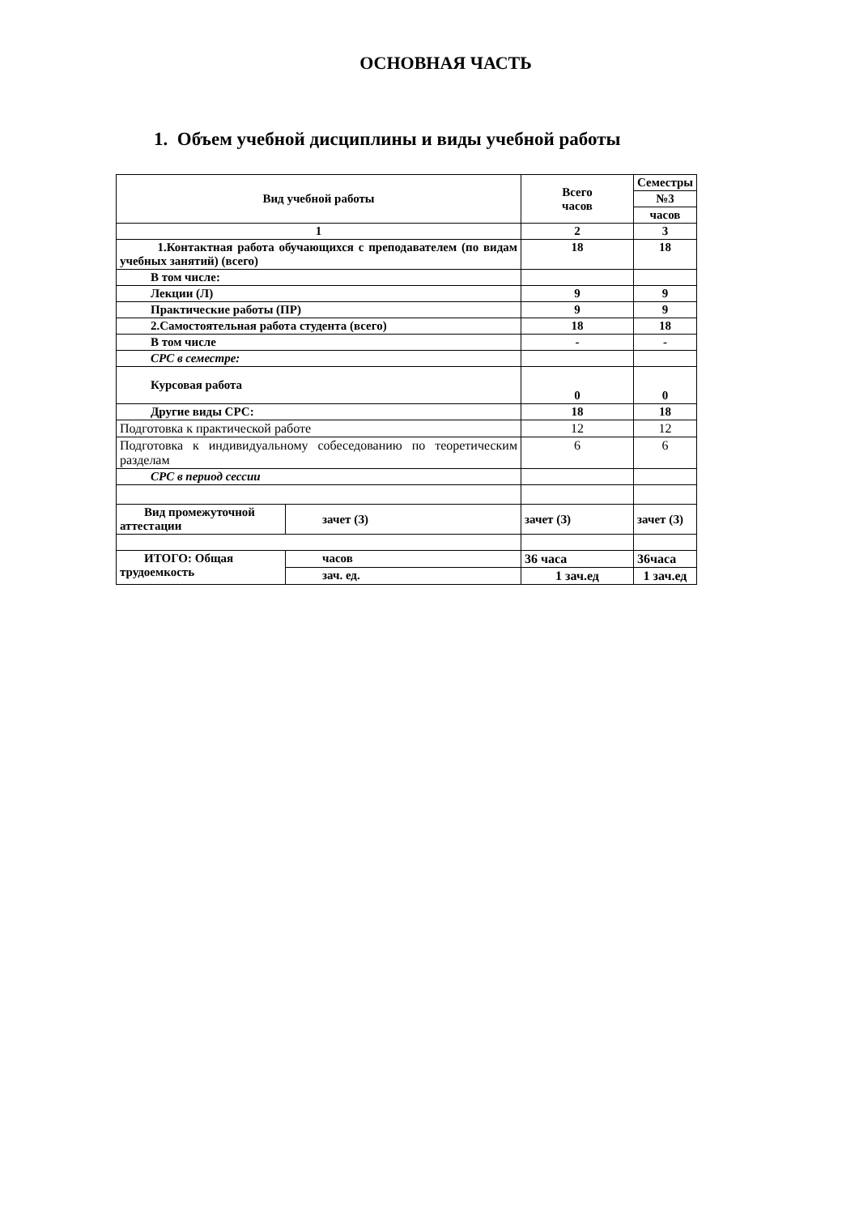ОСНОВНАЯ ЧАСТЬ
1. Объем учебной дисциплины и виды учебной работы
| Вид учебной работы | | Всего часов | Семестры |
| | | | №3 |
| | | | часов |
| 1 | | 2 | 3 |
| 1.Контактная работа обучающихся с преподавателем (по видам учебных занятий) (всего) | | 18 | 18 |
| В том числе: | | | |
| Лекции (Л) | | 9 | 9 |
| Практические работы (ПР) | | 9 | 9 |
| 2.Самостоятельная работа студента (всего) | | 18 | 18 |
| В том числе | | - | - |
| СРС в семестре: | | | |
| Курсовая работа | | 0 | 0 |
| Другие виды СРС: | | 18 | 18 |
| Подготовка к практической работе | | 12 | 12 |
| Подготовка к индивидуальному собеседованию по теоретическим разделам | | 6 | 6 |
| СРС в период сессии | | | |
| Вид промежуточной аттестации | зачет (З) | зачет (З) | зачет (З) |
| ИТОГО: Общая трудоемкость | часов | 36 часа | 36часа |
| | зач. ед. | 1 зач.ед | 1 зач.ед |